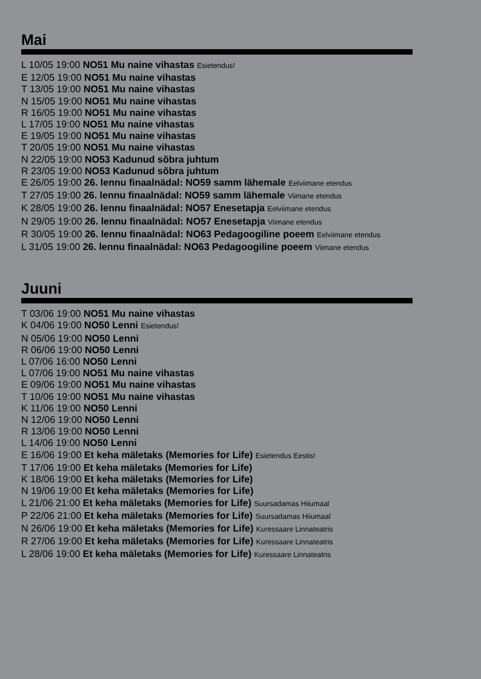Mai
L 10/05 19:00 NO51 Mu naine vihastas Esietendus!
E 12/05 19:00 NO51 Mu naine vihastas
T 13/05 19:00 NO51 Mu naine vihastas
N 15/05 19:00 NO51 Mu naine vihastas
R 16/05 19:00 NO51 Mu naine vihastas
L 17/05 19:00 NO51 Mu naine vihastas
E 19/05 19:00 NO51 Mu naine vihastas
T 20/05 19:00 NO51 Mu naine vihastas
N 22/05 19:00 NO53 Kadunud sõbra juhtum
R 23/05 19:00 NO53 Kadunud sõbra juhtum
E 26/05 19:00 26. lennu finaalnädal: NO59 samm lähemale Eelviimane etendus
T 27/05 19:00 26. lennu finaalnädal: NO59 samm lähemale Viimane etendus
K 28/05 19:00 26. lennu finaalnädal: NO57 Enesetapja Eelviimane etendus
N 29/05 19:00 26. lennu finaalnädal: NO57 Enesetapja Viimane etendus
R 30/05 19:00 26. lennu finaalnädal: NO63 Pedagoogiline poeem Eelviimane etendus
L 31/05 19:00 26. lennu finaalnädal: NO63 Pedagoogiline poeem Viimane etendus
Juuni
T 03/06 19:00 NO51 Mu naine vihastas
K 04/06 19:00 NO50 Lenni Esietendus!
N 05/06 19:00 NO50 Lenni
R 06/06 19:00 NO50 Lenni
L 07/06 16:00 NO50 Lenni
L 07/06 19:00 NO51 Mu naine vihastas
E 09/06 19:00 NO51 Mu naine vihastas
T 10/06 19:00 NO51 Mu naine vihastas
K 11/06 19:00 NO50 Lenni
N 12/06 19:00 NO50 Lenni
R 13/06 19:00 NO50 Lenni
L 14/06 19:00 NO50 Lenni
E 16/06 19:00 Et keha mäletaks (Memories for Life) Esietendus Eestis!
T 17/06 19:00 Et keha mäletaks (Memories for Life)
K 18/06 19:00 Et keha mäletaks (Memories for Life)
N 19/06 19:00 Et keha mäletaks (Memories for Life)
L 21/06 21:00 Et keha mäletaks (Memories for Life) Suursadamas Hiiumaal
P 22/06 21:00 Et keha mäletaks (Memories for Life) Suursadamas Hiiumaal
N 26/06 19:00 Et keha mäletaks (Memories for Life) Kuressaare Linnateatris
R 27/06 19:00 Et keha mäletaks (Memories for Life) Kuressaare Linnateatris
L 28/06 19:00 Et keha mäletaks (Memories for Life) Kuressaare Linnateatris